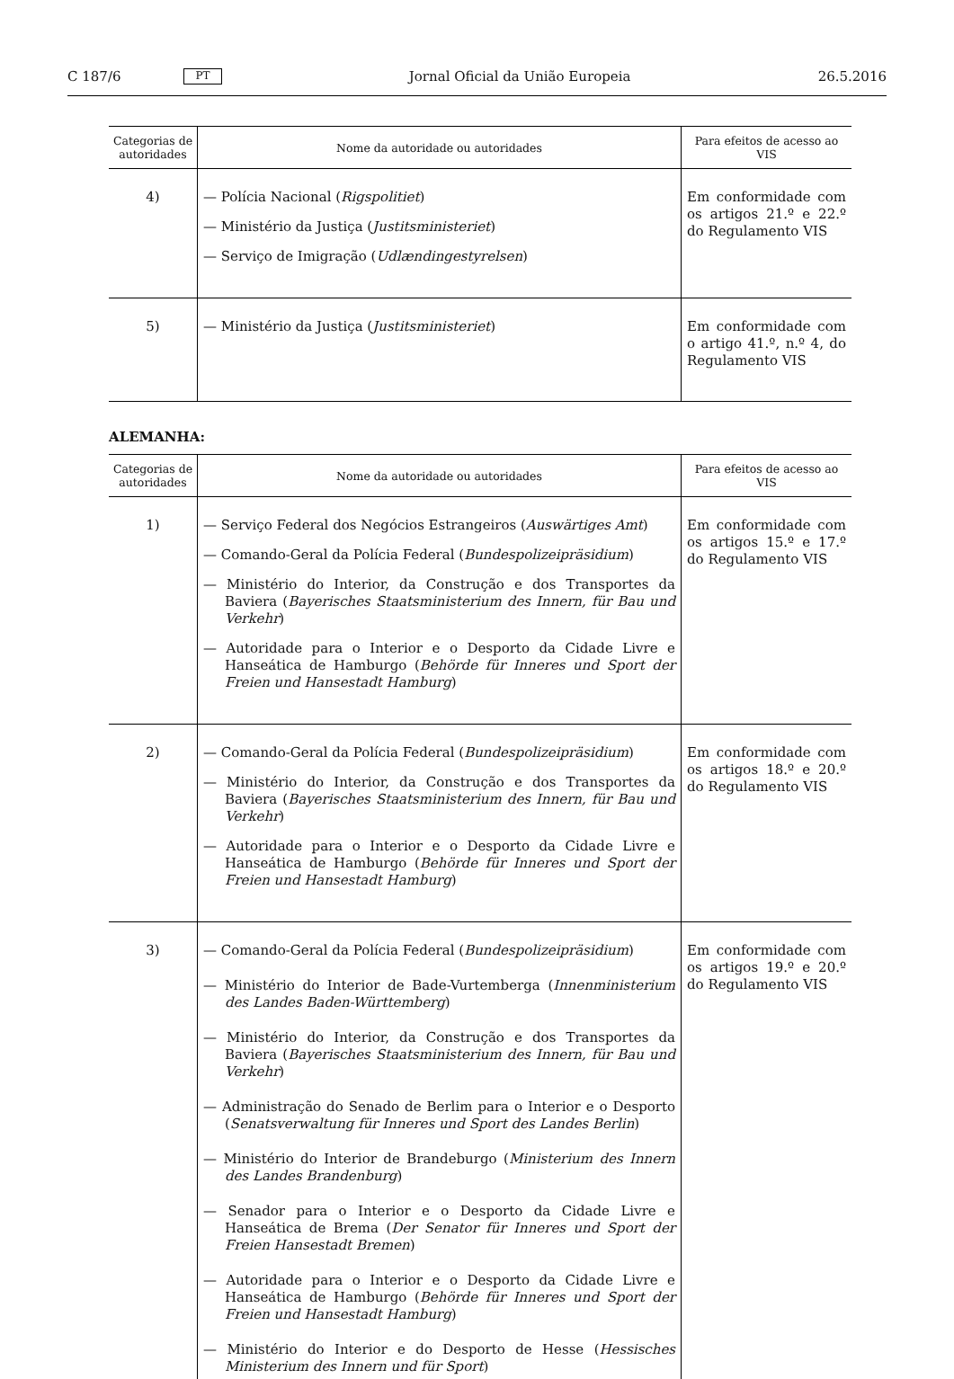C 187/6 PT Jornal Oficial da União Europeia 26.5.2016
| Categorias de autoridades | Nome da autoridade ou autoridades | Para efeitos de acesso ao VIS |
| --- | --- | --- |
| 4) | — Polícia Nacional ( Rigspolitiet ) — Ministério da Justiça ( Justitsministeriet ) — Serviço de Imigração ( Udlændingestyrelsen ) | Em conformidade com os artigos 21.º e 22.º do Regulamento VIS |
| 5) | — Ministério da Justiça ( Justitsministeriet ) | Em conformidade com o artigo 41.º, n.º 4, do Regulamento VIS |
ALEMANHA:
| Categorias de autoridades | Nome da autoridade ou autoridades | Para efeitos de acesso ao VIS |
| --- | --- | --- |
| 1) | — Serviço Federal dos Negócios Estrangeiros ( Auswärtiges Amt ) — Comando-Geral da Polícia Federal ( Bundespolizeipräsidium ) — Ministério do Interior, da Construção e dos Transportes da Baviera ( Bayerisches Staatsministerium des Innern, für Bau und Verkehr ) — Autoridade para o Interior e o Desporto da Cidade Livre e Hanseática de Hamburgo ( Behörde für Inneres und Sport der Freien und Hansestadt Hamburg ) | Em conformidade com os artigos 15.º e 17.º do Regulamento VIS |
| 2) | — Comando-Geral da Polícia Federal ( Bundespolizeipräsidium ) — Ministério do Interior, da Construção e dos Transportes da Baviera ( Bayerisches Staatsministerium des Innern, für Bau und Verkehr ) — Autoridade para o Interior e o Desporto da Cidade Livre e Hanseática de Hamburgo ( Behörde für Inneres und Sport der Freien und Hansestadt Hamburg ) | Em conformidade com os artigos 18.º e 20.º do Regulamento VIS |
| 3) | — Comando-Geral da Polícia Federal ( Bundespolizeipräsidium ) — Ministério do Interior de Bade-Vurtemberga ( Innenministerium des Landes Baden-Württemberg ) — Ministério do Interior, da Construção e dos Transportes da Baviera ( Bayerisches Staatsministerium des Innern, für Bau und Verkehr ) — Administração do Senado de Berlim para o Interior e o Desporto ( Senatsverwaltung für Inneres und Sport des Landes Berlin ) — Ministério do Interior de Brandeburgo ( Ministerium des Innern des Landes Brandenburg ) — Senador para o Interior e o Desporto da Cidade Livre e Hanseática de Brema ( Der Senator für Inneres und Sport der Freien Hansestadt Bremen ) — Autoridade para o Interior e o Desporto da Cidade Livre e Hanseática de Hamburgo ( Behörde für Inneres und Sport der Freien und Hansestadt Hamburg ) — Ministério do Interior e do Desporto de Hesse ( Hessisches Ministerium des Innern und für Sport ) | Em conformidade com os artigos 19.º e 20.º do Regulamento VIS |